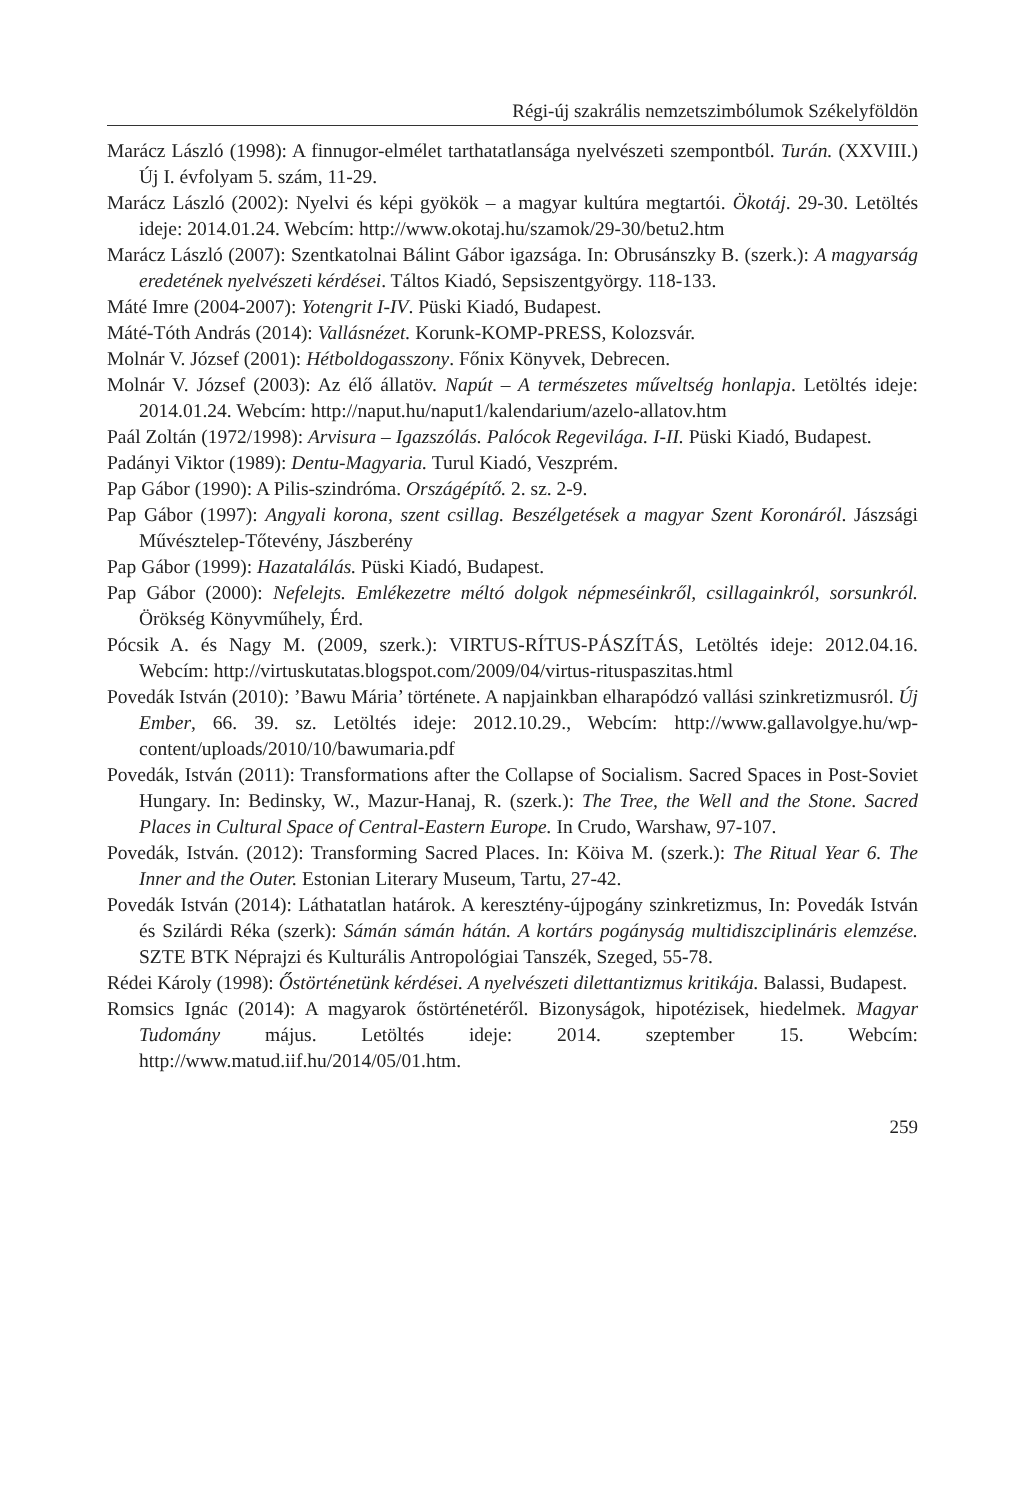Régi-új szakrális nemzetszimbólumok Székelyföldön
Marácz László (1998): A finnugor-elmélet tarthatatlansága nyelvészeti szempontból. Turán. (XXVIII.) Új I. évfolyam 5. szám, 11-29.
Marácz László (2002): Nyelvi és képi gyökök – a magyar kultúra megtartói. Ökotáj. 29-30. Letöltés ideje: 2014.01.24. Webcím: http://www.okotaj.hu/szamok/29-30/betu2.htm
Marácz László (2007): Szentkatolnai Bálint Gábor igazsága. In: Obrusánszky B. (szerk.): A magyarság eredetének nyelvészeti kérdései. Táltos Kiadó, Sepsiszentgyörgy. 118-133.
Máté Imre (2004-2007): Yotengrit I-IV. Püski Kiadó, Budapest.
Máté-Tóth András (2014): Vallásnézet. Korunk-KOMP-PRESS, Kolozsvár.
Molnár V. József (2001): Hétboldogasszony. Főnix Könyvek, Debrecen.
Molnár V. József (2003): Az élő állatöv. Napút – A természetes műveltség honlapja. Letöltés ideje: 2014.01.24. Webcím: http://naput.hu/naput1/kalendarium/azelo-allatov.htm
Paál Zoltán (1972/1998): Arvisura – Igazszólás. Palócok Regevilága. I-II. Püski Kiadó, Budapest.
Padányi Viktor (1989): Dentu-Magyaria. Turul Kiadó, Veszprém.
Pap Gábor (1990): A Pilis-szindróma. Országépítő. 2. sz. 2-9.
Pap Gábor (1997): Angyali korona, szent csillag. Beszélgetések a magyar Szent Koronáról. Jászsági Művésztelep-Tőtevény, Jászberény
Pap Gábor (1999): Hazatalálás. Püski Kiadó, Budapest.
Pap Gábor (2000): Nefelejts. Emlékezetre méltó dolgok népmeséinkről, csillagainkról, sorsunkról. Örökség Könyvműhely, Érd.
Pócsik A. és Nagy M. (2009, szerk.): VIRTUS-RÍTUS-PÁSZÍTÁS, Letöltés ideje: 2012.04.16. Webcím: http://virtuskutatas.blogspot.com/2009/04/virtus-rituspaszitas.html
Povedák István (2010): ’Bawu Mária’ története. A napjainkban elharapódzó vallási szinkretizmusról. Új Ember, 66. 39. sz. Letöltés ideje: 2012.10.29., Webcím: http://www.gallavolgye.hu/wp-content/uploads/2010/10/bawumaria.pdf
Povedák, István (2011): Transformations after the Collapse of Socialism. Sacred Spaces in Post-Soviet Hungary. In: Bedinsky, W., Mazur-Hanaj, R. (szerk.): The Tree, the Well and the Stone. Sacred Places in Cultural Space of Central-Eastern Europe. In Crudo, Warshaw, 97-107.
Povedák, István. (2012): Transforming Sacred Places. In: Köiva M. (szerk.): The Ritual Year 6. The Inner and the Outer. Estonian Literary Museum, Tartu, 27-42.
Povedák István (2014): Láthatatlan határok. A keresztény-újpogány szinkretizmus, In: Povedák István és Szilárdi Réka (szerk): Sámán sámán hátán. A kortárs pogányság multidiszciplináris elemzése. SZTE BTK Néprajzi és Kulturális Antropológiai Tanszék, Szeged, 55-78.
Rédei Károly (1998): Őstörténetünk kérdései. A nyelvészeti dilettantizmus kritikája. Balassi, Budapest.
Romsics Ignác (2014): A magyarok őstörténetéről. Bizonyságok, hipotézisek, hiedelmek. Magyar Tudomány május. Letöltés ideje: 2014. szeptember 15. Webcím: http://www.matud.iif.hu/2014/05/01.htm.
259